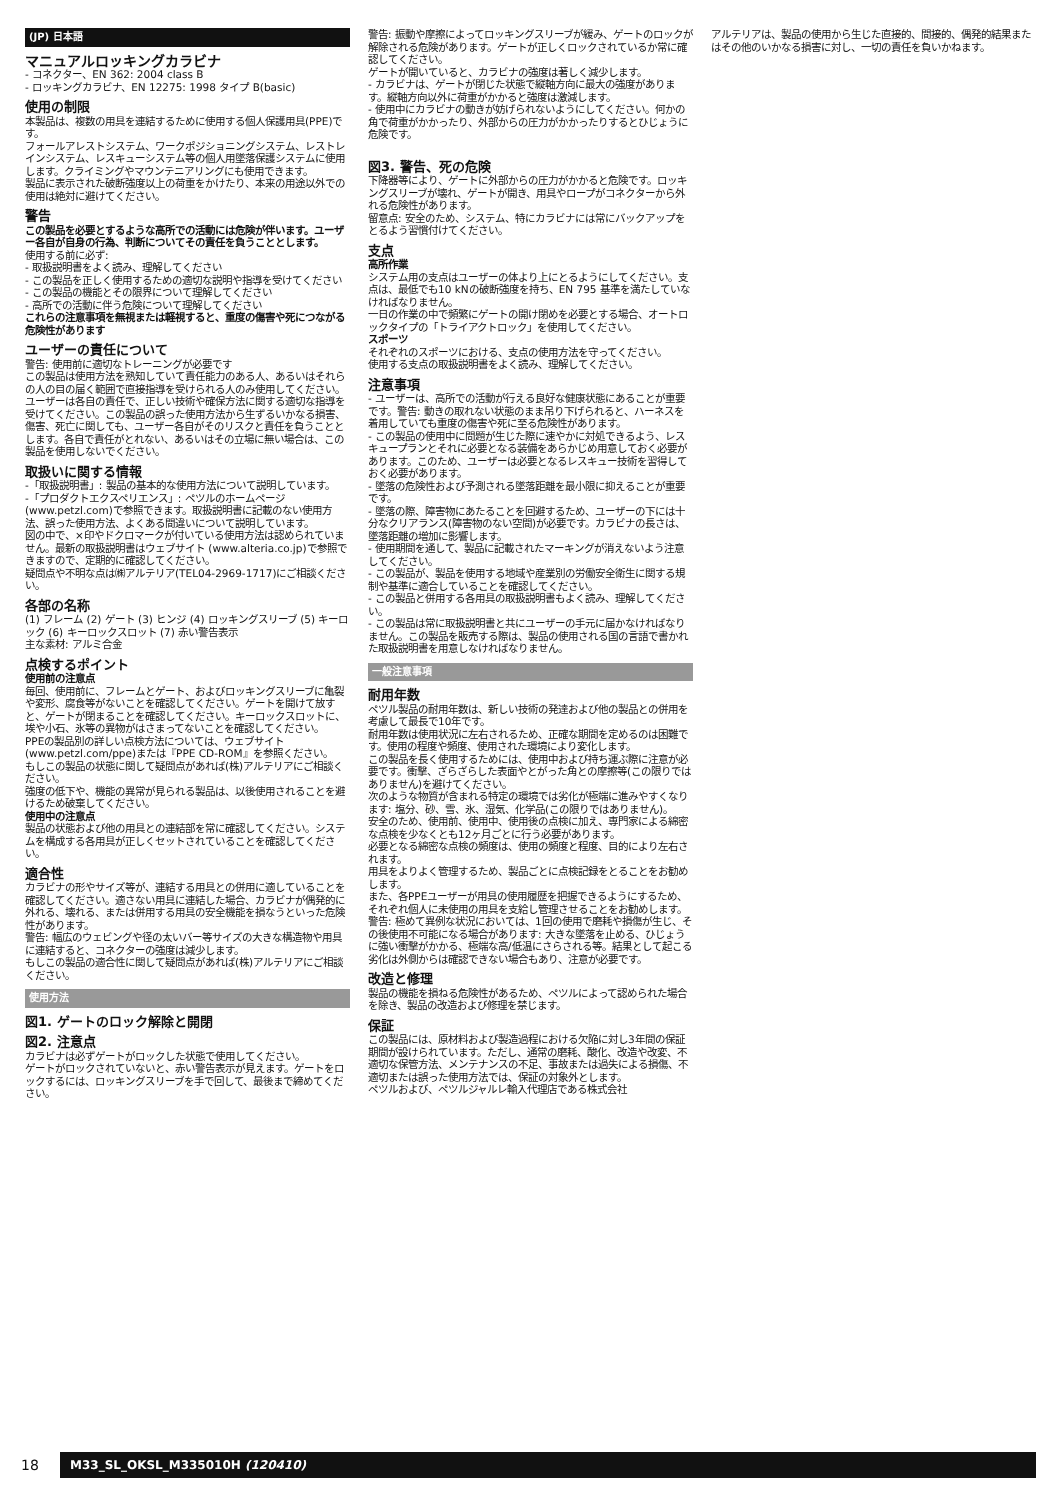(JP) 日本語
マニュアルロッキングカラビナ
- コネクター、EN 362: 2004 class B
- ロッキングカラビナ、EN 12275: 1998 タイプ B(basic)
使用の制限
本製品は、複数の用具を連結するために使用する個人保護用具(PPE)です。
フォールアレストシステム、ワークポジショニングシステム、レストレインシステム、レスキューシステム等の個人用墜落保護システムに使用します。クライミングやマウンテニアリングにも使用できます。
製品に表示された破断強度以上の荷重をかけたり、本来の用途以外での使用は絶対に避けてください。
警告
この製品を必要とするような高所での活動には危険が伴います。ユーザー各自が自身の行為、判断についてその責任を負うこととします。
使用する前に必ず:
- 取扱説明書をよく読み、理解してください
- この製品を正しく使用するための適切な説明や指導を受けてください
- この製品の機能とその限界について理解してください
- 高所での活動に伴う危険について理解してください
これらの注意事項を無視または軽視すると、重度の傷害や死につながる危険性があります
ユーザーの責任について
警告: 使用前に適切なトレーニングが必要です
この製品は使用方法を熟知していて責任能力のある人、あるいはそれらの人の目の届く範囲で直接指導を受けられる人のみ使用してください。
ユーザーは各自の責任で、正しい技術や確保方法に関する適切な指導を受けてください。この製品の誤った使用方法から生ずるいかなる損害、傷害、死亡に関しても、ユーザー各自がそのリスクと責任を負うこととします。各自で責任がとれない、あるいはその立場に無い場合は、この製品を使用しないでください。
取扱いに関する情報
-「取扱説明書」: 製品の基本的な使用方法について説明しています。
-「プロダクトエクスペリエンス」: ペツルのホームページ (www.petzl.com)で参照できます。取扱説明書に記載のない使用方法、誤った使用方法、よくある間違いについて説明しています。
図の中で、×印やドクロマークが付いている使用方法は認められていません。最新の取扱説明書はウェブサイト (www.alteria.co.jp)で参照できますので、定期的に確認してください。
疑問点や不明な点は㈱アルテリア(TEL04-2969-1717)にご相談ください。
各部の名称
(1) フレーム (2) ゲート (3) ヒンジ (4) ロッキングスリーブ (5) キーロック (6) キーロックスロット (7) 赤い警告表示
主な素材: アルミ合金
点検するポイント
使用前の注意点
毎回、使用前に、フレームとゲート、およびロッキングスリーブに亀裂や変形、腐食等がないことを確認してください。ゲートを開けて放すと、ゲートが閉まることを確認してください。キーロックスロットに、埃や小石、氷等の異物がはさまってないことを確認してください。
PPEの製品別の詳しい点検方法については、ウェブサイト (www.petzl.com/ppe)または『PPE CD-ROM』を参照ください。
もしこの製品の状態に関して疑問点があれば(株)アルテリアにご相談ください。
強度の低下や、機能の異常が見られる製品は、以後使用されることを避けるため破棄してください。
使用中の注意点
製品の状態および他の用具との連結部を常に確認してください。システムを構成する各用具が正しくセットされていることを確認してください。
適合性
カラビナの形やサイズ等が、連結する用具との併用に適していることを確認してください。適さない用具に連結した場合、カラビナが偶発的に外れる、壊れる、または併用する用具の安全機能を損なうといった危険性があります。
警告: 幅広のウェビングや径の太いバー等サイズの大きな構造物や用具に連結すると、コネクターの強度は減少します。
もしこの製品の適合性に関して疑問点があれば(株)アルテリアにご相談ください。
使用方法
図1. ゲートのロック解除と開閉
図2. 注意点
カラビナは必ずゲートがロックした状態で使用してください。
ゲートがロックされていないと、赤い警告表示が見えます。ゲートをロックするには、ロッキングスリーブを手で回して、最後まで締めてください。
警告: 振動や摩擦によってロッキングスリーブが緩み、ゲートのロックが解除される危険があります。ゲートが正しくロックされているか常に確認してください。
ゲートが開いていると、カラビナの強度は著しく減少します。
- カラビナは、ゲートが閉じた状態で縦軸方向に最大の強度があります。縦軸方向以外に荷重がかかると強度は激減します。
- 使用中にカラビナの動きが妨げられないようにしてください。何かの角で荷重がかかったり、外部からの圧力がかかったりするとひじょうに危険です。
図3. 警告、死の危険
下降器等により、ゲートに外部からの圧力がかかると危険です。ロッキングスリーブが壊れ、ゲートが開き、用具やロープがコネクターから外れる危険性があります。
留意点: 安全のため、システム、特にカラビナには常にバックアップをとるよう習慣付けてください。
支点
高所作業
システム用の支点はユーザーの体より上にとるようにしてください。支点は、最低でも10 kNの破断強度を持ち、EN 795 基準を満たしていなければなりません。
一日の作業の中で頻繁にゲートの開け閉めを必要とする場合、オートロックタイプの「トライアクトロック」を使用してください。
スポーツ
それぞれのスポーツにおける、支点の使用方法を守ってください。
使用する支点の取扱説明書をよく読み、理解してください。
注意事項
- ユーザーは、高所での活動が行える良好な健康状態にあることが重要です。警告: 動きの取れない状態のまま吊り下げられると、ハーネスを着用していても重度の傷害や死に至る危険性があります。
- この製品の使用中に問題が生じた際に速やかに対処できるよう、レスキュープランとそれに必要となる装備をあらかじめ用意しておく必要があります。このため、ユーザーは必要となるレスキュー技術を習得しておく必要があります。
- 墜落の危険性および予測される墜落距離を最小限に抑えることが重要です。
- 墜落の際、障害物にあたることを回避するため、ユーザーの下には十分なクリアランス(障害物のない空間)が必要です。カラビナの長さは、墜落距離の増加に影響します。
- 使用期間を通して、製品に記載されたマーキングが消えないよう注意してください。
- この製品が、製品を使用する地域や産業別の労働安全衛生に関する規制や基準に適合していることを確認してください。
- この製品と併用する各用具の取扱説明書もよく読み、理解してください。
- この製品は常に取扱説明書と共にユーザーの手元に届かなければなりません。この製品を販売する際は、製品の使用される国の言語で書かれた取扱説明書を用意しなければなりません。
一般注意事項
耐用年数
ペツル製品の耐用年数は、新しい技術の発達および他の製品との併用を考慮して最長で10年です。
耐用年数は使用状況に左右されるため、正確な期間を定めるのは困難です。使用の程度や頻度、使用された環境により変化します。
この製品を長く使用するためには、使用中および持ち運ぶ際に注意が必要です。衝撃、ざらざらした表面やとがった角との摩擦等(この限りではありません)を避けてください。
次のような物質が含まれる特定の環境では劣化が極端に進みやすくなります: 塩分、砂、雪、氷、湿気、化学品(この限りではありません)。
安全のため、使用前、使用中、使用後の点検に加え、専門家による綿密な点検を少なくとも12ヶ月ごとに行う必要があります。
必要となる綿密な点検の頻度は、使用の頻度と程度、目的により左右されます。
用具をよりよく管理するため、製品ごとに点検記録をとることをお勧めします。
また、各PPEユーザーが用具の使用履歴を把握できるようにするため、それぞれ個人に未使用の用具を支給し管理させることをお勧めします。
警告: 極めて異例な状況においては、1回の使用で磨耗や損傷が生じ、その後使用不可能になる場合があります: 大きな墜落を止める、ひじょうに強い衝撃がかかる、極端な高/低温にさらされる等。結果として起こる劣化は外側からは確認できない場合もあり、注意が必要です。
改造と修理
製品の機能を損ねる危険性があるため、ペツルによって認められた場合を除き、製品の改造および修理を禁じます。
保証
この製品には、原材料および製造過程における欠陥に対し3年間の保証期間が設けられています。ただし、通常の磨耗、酸化、改造や改変、不適切な保管方法、メンテナンスの不足、事故または過失による損傷、不適切または誤った使用方法では、保証の対象外とします。
ペツルおよび、ペツルジャルレ輸入代理店である株式会社
アルテリアは、製品の使用から生じた直接的、間接的、偶発的結果またはその他のいかなる損害に対し、一切の責任を負いかねます。
18 M33_SL_OKSL_M335010H (120410)